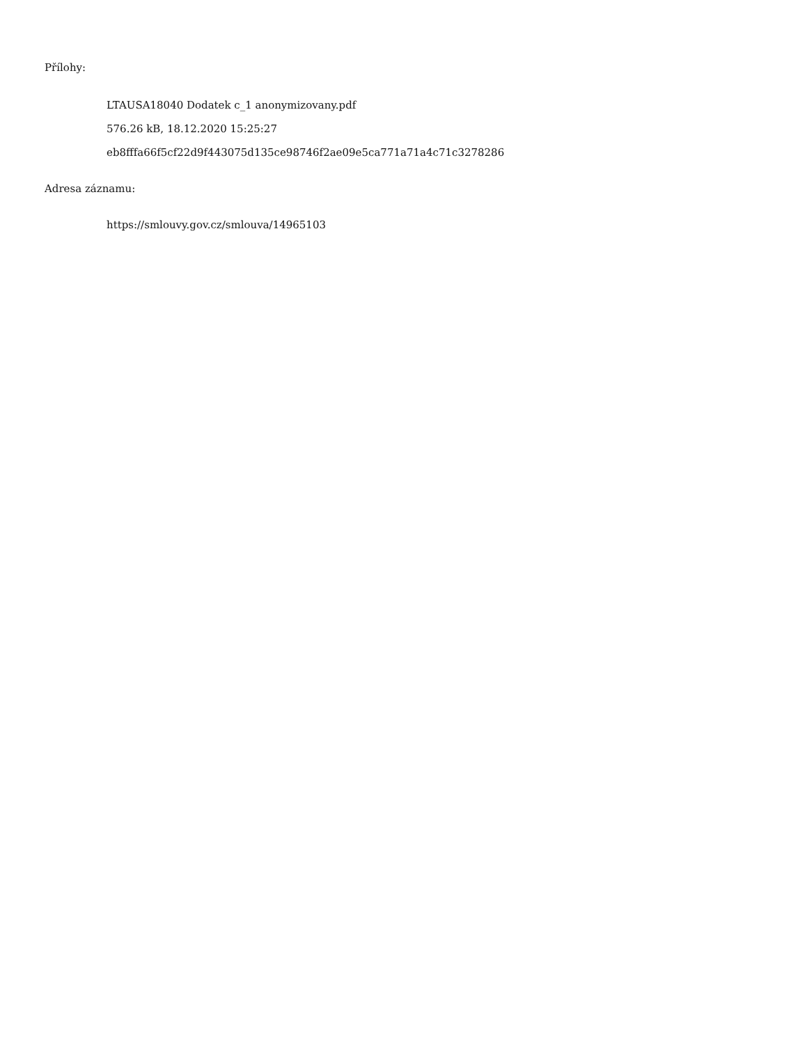Přílohy:
LTAUSA18040 Dodatek c_1 anonymizovany.pdf
576.26 kB, 18.12.2020 15:25:27
eb8fffa66f5cf22d9f443075d135ce98746f2ae09e5ca771a71a4c71c3278286
Adresa záznamu:
https://smlouvy.gov.cz/smlouva/14965103